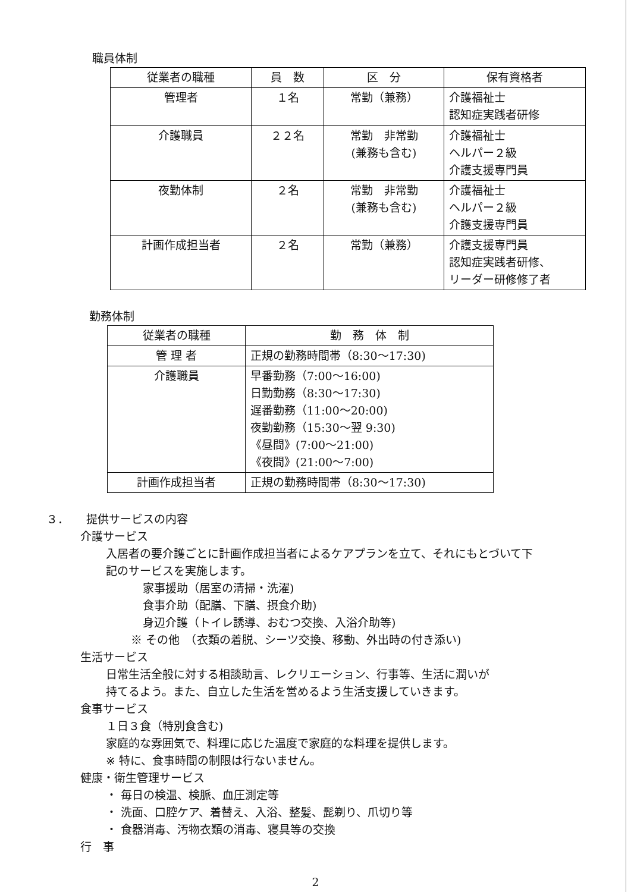職員体制
| 従業者の職種 | 員 数 | 区 分 | 保有資格者 |
| --- | --- | --- | --- |
| 管理者 | １名 | 常勤（兼務） | 介護福祉士 認知症実践者研修 |
| 介護職員 | ２２名 | 常勤 非常勤 (兼務も含む) | 介護福祉士 ヘルパー２級 介護支援専門員 |
| 夜勤体制 | ２名 | 常勤 非常勤 (兼務も含む) | 介護福祉士 ヘルパー２級 介護支援専門員 |
| 計画作成担当者 | ２名 | 常勤（兼務） | 介護支援専門員 認知症実践者研修、 リーダー研修修了者 |
勤務体制
| 従業者の職種 | 勤 務 体 制 |
| --- | --- |
| 管 理 者 | 正規の勤務時間帯（8:30～17:30) |
| 介護職員 | 早番勤務（7:00～16:00) 日勤勤務（8:30～17:30) 遅番勤務（11:00～20:00) 夜勤勤務（15:30～翌 9:30) 《昼間》(7:00～21:00) 《夜間》(21:00～7:00) |
| 計画作成担当者 | 正規の勤務時間帯（8:30～17:30) |
３．　　提供サービスの内容
介護サービス
入居者の要介護ごとに計画作成担当者によるケアプランを立て、それにもとづいて下
記のサービスを実施します。
家事援助（居室の清掃・洗濯)
食事介助（配膳、下膳、摂食介助)
身辺介護（トイレ誘導、おむつ交換、入浴介助等)
※ その他　（衣類の着脱、シーツ交換、移動、外出時の付き添い)
生活サービス
日常生活全般に対する相談助言、レクリエーション、行事等、生活に潤いが
持てるよう。また、自立した生活を営めるよう生活支援していきます。
食事サービス
１日３食（特別食含む)
家庭的な雰囲気で、料理に応じた温度で家庭的な料理を提供します。
※ 特に、食事時間の制限は行ないません。
健康・衛生管理サービス
・ 毎日の検温、検脈、血圧測定等
・ 洗面、口腔ケア、着替え、入浴、整髪、髭剃り、爪切り等
・ 食器消毒、汚物衣類の消毒、寝具等の交換
行　事
2